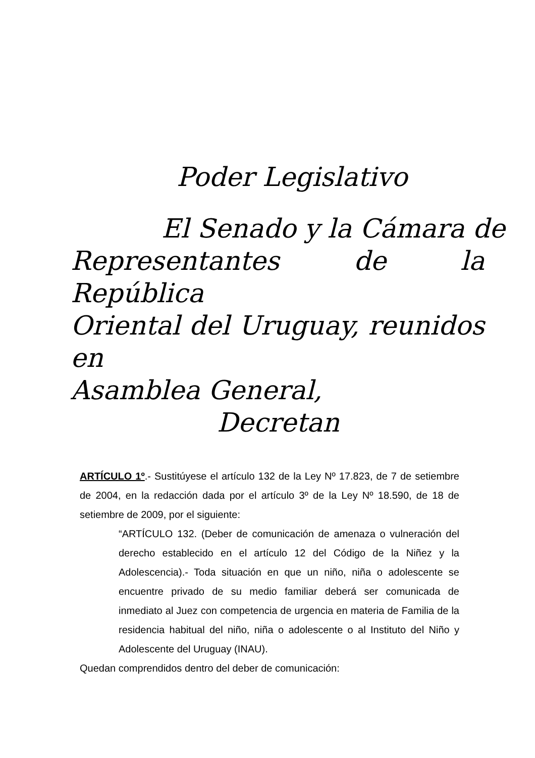Poder Legislativo
El Senado y la Cámara de
Representantes de la República
Oriental del Uruguay, reunidos en
Asamblea General,
Decretan
ARTÍCULO 1º.- Sustitúyese el artículo 132 de la Ley Nº 17.823, de 7 de setiembre de 2004, en la redacción dada por el artículo 3º de la Ley Nº 18.590, de 18 de setiembre de 2009, por el siguiente:
“ARTÍCULO 132. (Deber de comunicación de amenaza o vulneración del derecho establecido en el artículo 12 del Código de la Niñez y la Adolescencia).- Toda situación en que un niño, niña o adolescente se encuentre privado de su medio familiar deberá ser comunicada de inmediato al Juez con competencia de urgencia en materia de Familia de la residencia habitual del niño, niña o adolescente o al Instituto del Niño y Adolescente del Uruguay (INAU).
Quedan comprendidos dentro del deber de comunicación: